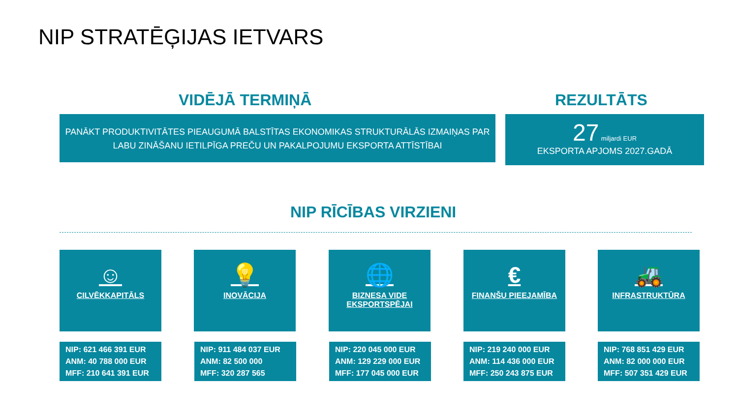NIP STRATĒĢIJAS IETVARS
VIDĒJĀ TERMIŅĀ REZULTĀTS
PANĀKT PRODUKTIVITĀTES PIEAUGUMĀ BALSTĪTAS EKONOMIKAS STRUKTURĀLĀS IZMAIŅAS PAR LABU ZINĀŠANU IETILPĪGA PREČU UN PAKALPOJUMU EKSPORTA ATTĪSTĪBAI
27 miljardi EUR
EKSPORTA APJOMS 2027.GADĀ
NIP RĪCĪBAS VIRZIENI
☺
CILVĒKKAPITĀLS
💡
INOVĀCIJA
🌐
BIZNESA VIDE
EKSPORTSPĒJAI
€
FINANŠU PIEEJAMĪBA
🚜
INFRASTRUKTŪRA
NIP: 621 466 391 EUR
ANM: 40 788 000 EUR
MFF: 210 641 391 EUR
NIP: 911 484 037 EUR
ANM: 82 500 000
MFF: 320 287 565
NIP: 220 045 000 EUR
ANM: 129 229 000 EUR
MFF: 177 045 000 EUR
NIP: 219 240 000 EUR
ANM: 114 436 000 EUR
MFF: 250 243 875 EUR
NIP: 768 851 429 EUR
ANM: 82 000 000 EUR
MFF: 507 351 429 EUR